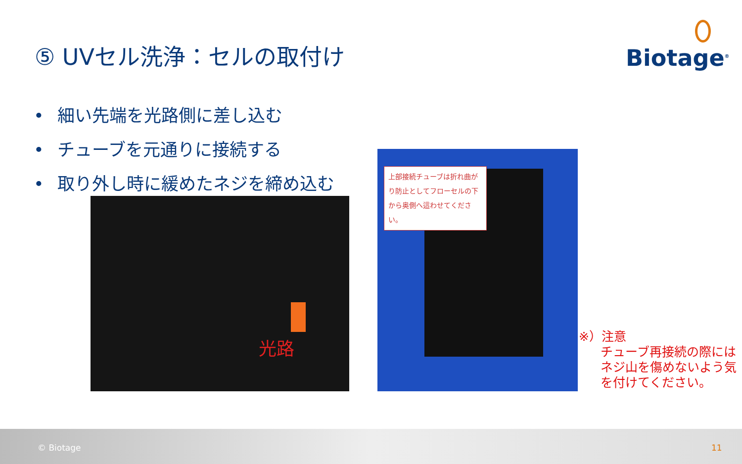⑤ UVセル洗浄：セルの取付け Biotage<sup>®</sup>
• 細い先端を光路側に差し込む
• チューブを元通りに接続する
• 取り外し時に緩めたネジを締め込む
光路
上部接続チューブは折れ曲がり防止としてフローセルの下から奥側へ這わせてください。
※）注意
チューブ再接続の際には
ネジ山を傷めないよう気
を付けてください。
© Biotage 11